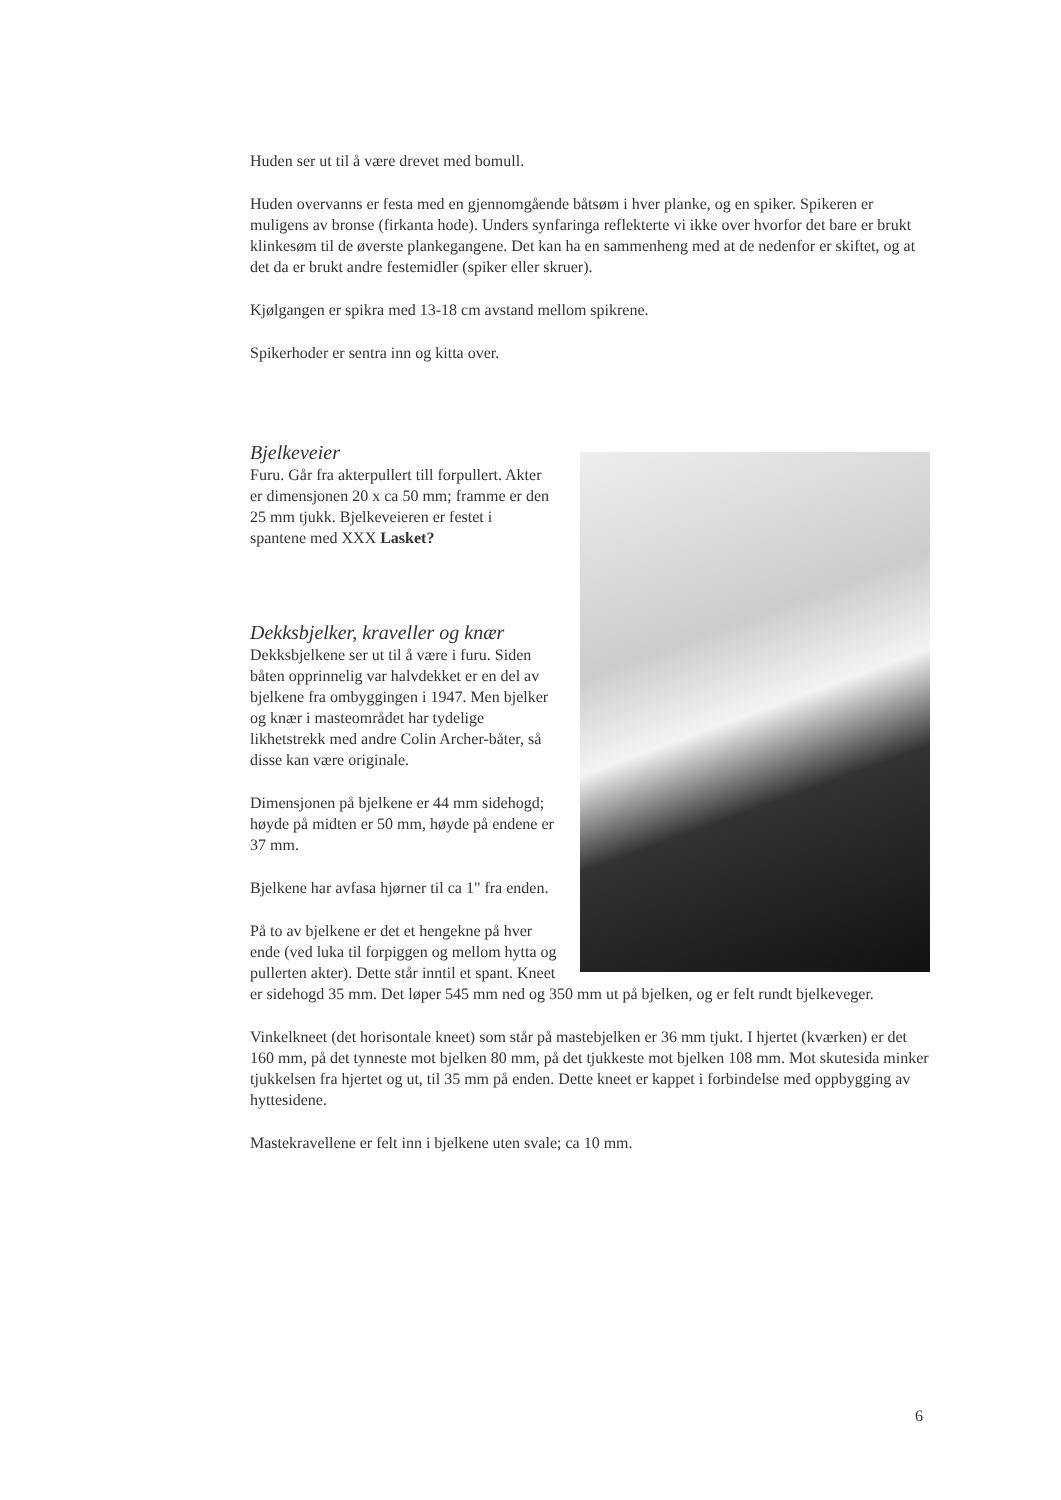Huden ser ut til å være drevet med bomull.
Huden overvanns er festa med en gjennomgående båtsøm i hver planke, og en spiker. Spikeren er muligens av bronse (firkanta hode). Unders synfaringa reflekterte vi ikke over hvorfor det bare er brukt klinkesøm til de øverste plankegangene. Det kan ha en sammenheng med at de nedenfor er skiftet, og at det da er brukt andre festemidler (spiker eller skruer).
Kjølgangen er spikra med 13-18 cm avstand mellom spikrene.
Spikerhoder er sentra inn og kitta over.
Bjelkeveier
Furu. Går fra akterpullert till forpullert. Akter er dimensjonen 20 x ca 50 mm; framme er den 25 mm tjukk. Bjelkeveieren er festet i spantene med XXX Lasket?
Dekksbjelker, kraveller og knær
Dekksbjelkene ser ut til å være i furu. Siden båten opprinnelig var halvdekket er en del av bjelkene fra ombyggingen i 1947. Men bjelker og knær i masteområdet har tydelige likhetstrekk med andre Colin Archer-båter, så disse kan være originale.
Dimensjonen på bjelkene er 44 mm sidehogd; høyde på midten er 50 mm, høyde på endene er 37 mm.
Bjelkene har avfasa hjørner til ca 1" fra enden.
På to av bjelkene er det et hengekne på hver ende (ved luka til forpiggen og mellom hytta og pullerten akter). Dette står inntil et spant. Kneet er sidehogd 35 mm. Det løper 545 mm ned og 350 mm ut på bjelken, og er felt rundt bjelkeveger.
Vinkelkneet (det horisontale kneet) som står på mastebjelken er 36 mm tjukt. I hjertet (kværken) er det 160 mm, på det tynneste mot bjelken 80 mm, på det tjukkeste mot bjelken 108 mm. Mot skutesida minker tjukkelsen fra hjertet og ut, til 35 mm på enden. Dette kneet er kappet i forbindelse med oppbygging av hyttesidene.
Mastekravellene er felt inn i bjelkene uten svale; ca 10 mm.
6